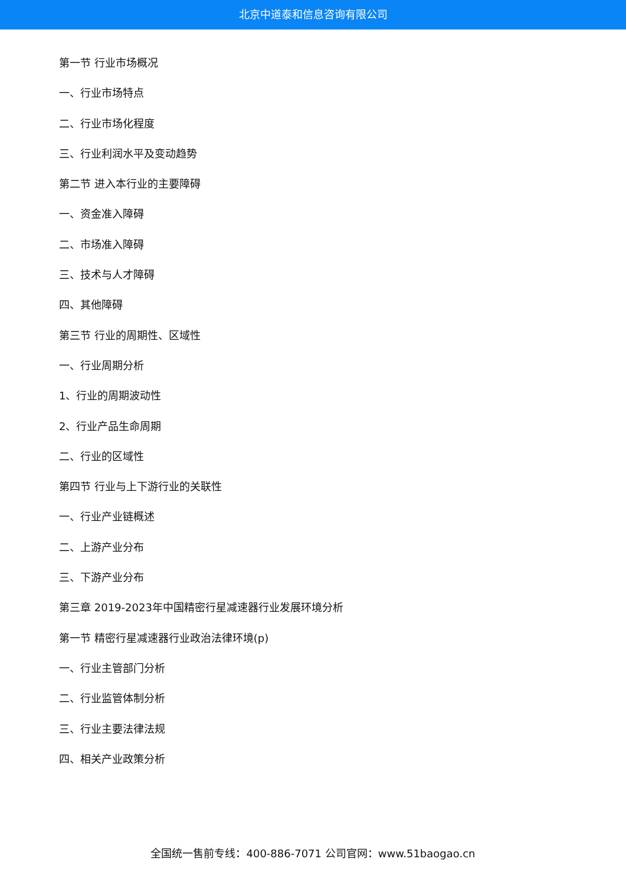北京中道泰和信息咨询有限公司
第一节 行业市场概况
一、行业市场特点
二、行业市场化程度
三、行业利润水平及变动趋势
第二节 进入本行业的主要障碍
一、资金准入障碍
二、市场准入障碍
三、技术与人才障碍
四、其他障碍
第三节 行业的周期性、区域性
一、行业周期分析
1、行业的周期波动性
2、行业产品生命周期
二、行业的区域性
第四节 行业与上下游行业的关联性
一、行业产业链概述
二、上游产业分布
三、下游产业分布
第三章 2019-2023年中国精密行星减速器行业发展环境分析
第一节 精密行星减速器行业政治法律环境(p)
一、行业主管部门分析
二、行业监管体制分析
三、行业主要法律法规
四、相关产业政策分析
全国统一售前专线：400-886-7071 公司官网：www.51baogao.cn